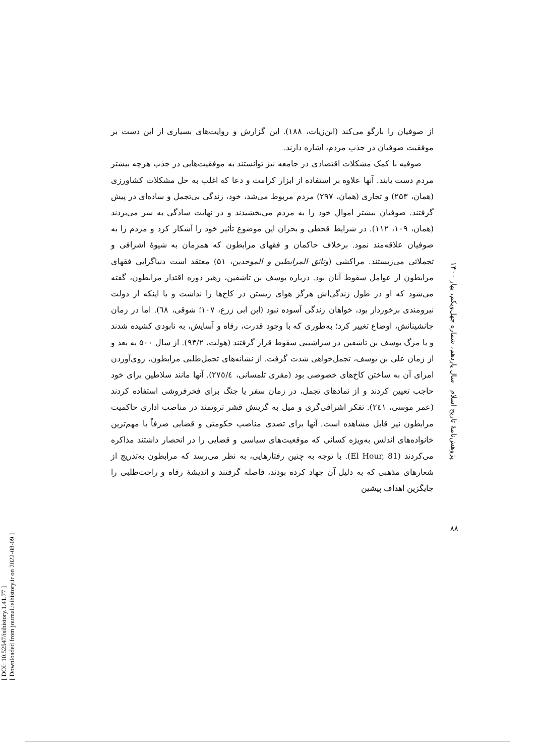[ DOI: 10.52547/isihistory.1.41.77 ]
[ Downloaded from journal.isihistory.ir on 2022-08-09 ]
از صوفیان را بازگو می‌کند (ابن‌زیات، ۱۸۸). این گزارش و روایت‌های بسیاری از این دست بر موفقیت صوفیان در جذب مردم، اشاره دارند.
صوفیه با کمک مشکلات اقتصادی در جامعه نیز توانستند به موفقیت‌هایی در جذب هرچه بیشتر مردم دست یابند. آنها علاوه بر استفاده از ابزار کرامت و دعا که اغلب به حل مشکلات کشاورزی (همان، ۲۵۳) و تجاری (همان، ۲۹۷) مردم مربوط می‌شد، خود، زندگی بی‌تجمل و ساده‌ای در پیش گرفتند. صوفیان بیشتر اموال خود را به مردم می‌بخشیدند و در نهایت سادگی به سر می‌بردند (همان، ۱۰۹، ۱۱۲). در شرایط قحطی و بحران این موضوع تأثیر خود را آشکار کرد و مردم را به صوفیان علاقه‌مند نمود. برخلاف حاکمان و فقهای مرابطون که همزمان به شیوهٔ اشرافی و تجملاتی می‌زیستند. مراکشی (وثائق المرابطین و الموحدین، ۵۱) معتقد است دنیاگرایی فقهای مرابطون از عوامل سقوط آنان بود. درباره یوسف بن تاشفین، رهبر دوره اقتدار مرابطون، گفته می‌شود که او در طول زندگی‌اش هرگز هوای زیستن در کاخ‌ها را نداشت و با اینکه از دولت نیرومندی برخوردار بود، خواهان زندگی آسوده نبود (ابن ابی زرع، ۱۰۷؛ شوقی، ٦٨). اما در زمان جانشینانش، اوضاع تغییر کرد؛ به‌طوری که با وجود قدرت، رفاه و آسایش، به نابودی کشیده شدند و با مرگ یوسف بن تاشفین در سراشیبی سقوط قرار گرفتند (هولت، ۹۳/۲). از سال ۵۰۰ به بعد و از زمان علی بن یوسف، تجمل‌خواهی شدت گرفت. از نشانه‌های تجمل‌طلبی مرابطون، روی‌آوردن امرای آن به ساختن کاخ‌های خصوصی بود (مقری تلمسانی، ٢٧٥/٤). آنها مانند سلاطین برای خود حاجب تعیین کردند و از نمادهای تجمل، در زمان سفر یا جنگ برای فخرفروشی استفاده کردند (عمر موسی، ٢٤١). تفکر اشرافی‌گری و میل به گزینش قشر ثروتمند در مناصب اداری حاکمیت مرابطون نیز قابل مشاهده است. آنها برای تصدی مناصب حکومتی و قضایی صرفاً با مهم‌ترین خانواده‌های اندلس به‌ویژه کسانی که موقعیت‌های سیاسی و قضایی را در انحصار داشتند مذاکره می‌کردند (El Hour, 81). با توجه به چنین رفتارهایی، به نظر می‌رسد که مرابطون به‌تدریج از شعارهای مذهبی که به دلیل آن جهاد کرده بودند، فاصله گرفتند و اندیشهٔ رفاه و راحت‌طلبی را جایگزین اهداف پیشین
پژوهش‌نامهٔ تاریخ اسلام سال یازدهم، شماره چهل‌ویکم، بهار ۱۴۰۰
۸۸